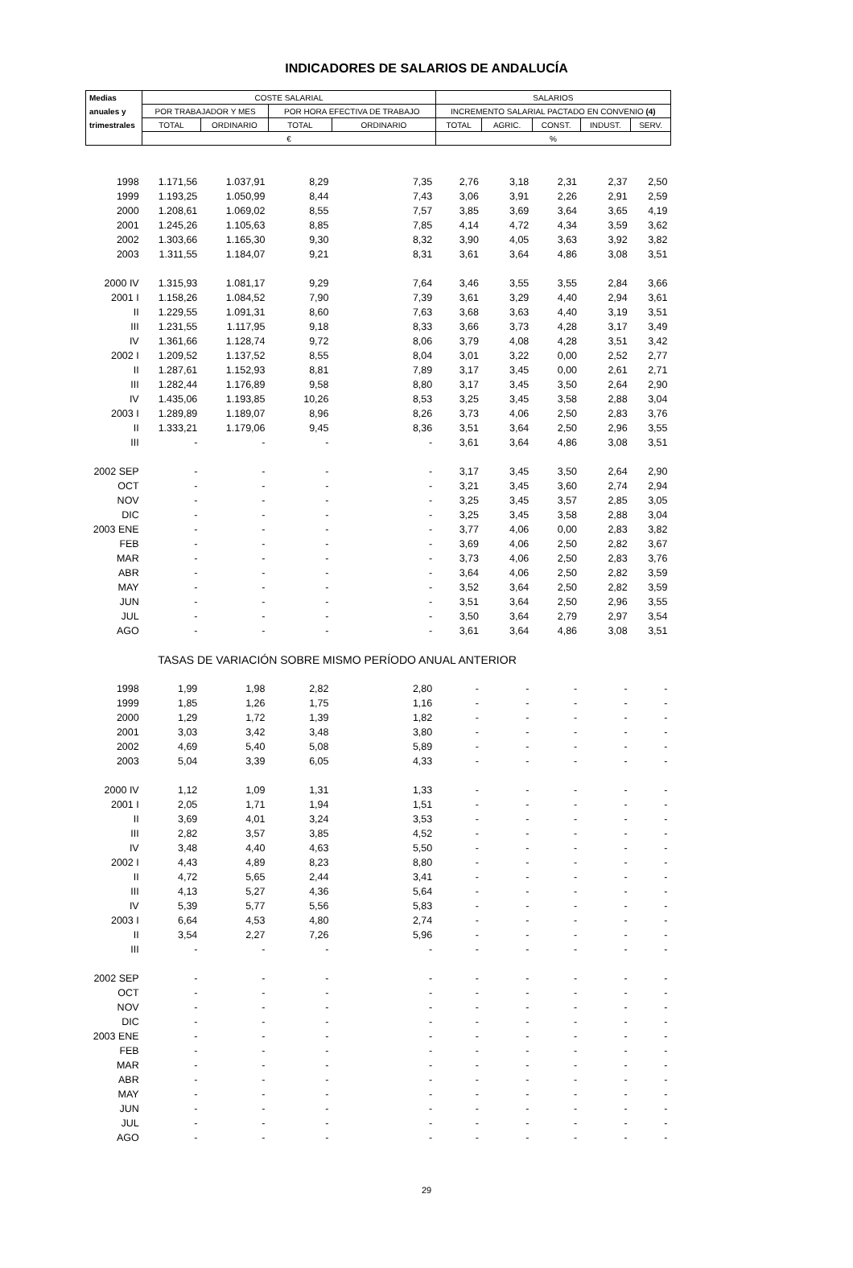INDICADORES DE SALARIOS DE ANDALUCÍA
| Medias | COSTE SALARIAL | | | | SALARIOS | | | | |
| --- | --- | --- | --- | --- | --- | --- | --- | --- | --- |
| anuales y | POR TRABAJADOR Y MES | | POR HORA EFECTIVA DE TRABAJO | | INCREMENTO SALARIAL PACTADO EN CONVENIO (4) | | | | |
| trimestrales | TOTAL | ORDINARIO | TOTAL | ORDINARIO | TOTAL | AGRIC. | CONST. | INDUST. | SERV. |
| | € | | | | % | | | | |
| 1998 | 1.171,56 | 1.037,91 | 8,29 | 7,35 | 2,76 | 3,18 | 2,31 | 2,37 | 2,50 |
| 1999 | 1.193,25 | 1.050,99 | 8,44 | 7,43 | 3,06 | 3,91 | 2,26 | 2,91 | 2,59 |
| 2000 | 1.208,61 | 1.069,02 | 8,55 | 7,57 | 3,85 | 3,69 | 3,64 | 3,65 | 4,19 |
| 2001 | 1.245,26 | 1.105,63 | 8,85 | 7,85 | 4,14 | 4,72 | 4,34 | 3,59 | 3,62 |
| 2002 | 1.303,66 | 1.165,30 | 9,30 | 8,32 | 3,90 | 4,05 | 3,63 | 3,92 | 3,82 |
| 2003 | 1.311,55 | 1.184,07 | 9,21 | 8,31 | 3,61 | 3,64 | 4,86 | 3,08 | 3,51 |
| 2000 IV | 1.315,93 | 1.081,17 | 9,29 | 7,64 | 3,46 | 3,55 | 3,55 | 2,84 | 3,66 |
| 2001 I | 1.158,26 | 1.084,52 | 7,90 | 7,39 | 3,61 | 3,29 | 4,40 | 2,94 | 3,61 |
| II | 1.229,55 | 1.091,31 | 8,60 | 7,63 | 3,68 | 3,63 | 4,40 | 3,19 | 3,51 |
| III | 1.231,55 | 1.117,95 | 9,18 | 8,33 | 3,66 | 3,73 | 4,28 | 3,17 | 3,49 |
| IV | 1.361,66 | 1.128,74 | 9,72 | 8,06 | 3,79 | 4,08 | 4,28 | 3,51 | 3,42 |
| 2002 I | 1.209,52 | 1.137,52 | 8,55 | 8,04 | 3,01 | 3,22 | 0,00 | 2,52 | 2,77 |
| II | 1.287,61 | 1.152,93 | 8,81 | 7,89 | 3,17 | 3,45 | 0,00 | 2,61 | 2,71 |
| III | 1.282,44 | 1.176,89 | 9,58 | 8,80 | 3,17 | 3,45 | 3,50 | 2,64 | 2,90 |
| IV | 1.435,06 | 1.193,85 | 10,26 | 8,53 | 3,25 | 3,45 | 3,58 | 2,88 | 3,04 |
| 2003 I | 1.289,89 | 1.189,07 | 8,96 | 8,26 | 3,73 | 4,06 | 2,50 | 2,83 | 3,76 |
| II | 1.333,21 | 1.179,06 | 9,45 | 8,36 | 3,51 | 3,64 | 2,50 | 2,96 | 3,55 |
| III | - | - | - | - | 3,61 | 3,64 | 4,86 | 3,08 | 3,51 |
| 2002 SEP | - | - | - | - | 3,17 | 3,45 | 3,50 | 2,64 | 2,90 |
| OCT | - | - | - | - | 3,21 | 3,45 | 3,60 | 2,74 | 2,94 |
| NOV | - | - | - | - | 3,25 | 3,45 | 3,57 | 2,85 | 3,05 |
| DIC | - | - | - | - | 3,25 | 3,45 | 3,58 | 2,88 | 3,04 |
| 2003 ENE | - | - | - | - | 3,77 | 4,06 | 0,00 | 2,83 | 3,82 |
| FEB | - | - | - | - | 3,69 | 4,06 | 2,50 | 2,82 | 3,67 |
| MAR | - | - | - | - | 3,73 | 4,06 | 2,50 | 2,83 | 3,76 |
| ABR | - | - | - | - | 3,64 | 4,06 | 2,50 | 2,82 | 3,59 |
| MAY | - | - | - | - | 3,52 | 3,64 | 2,50 | 2,82 | 3,59 |
| JUN | - | - | - | - | 3,51 | 3,64 | 2,50 | 2,96 | 3,55 |
| JUL | - | - | - | - | 3,50 | 3,64 | 2,79 | 2,97 | 3,54 |
| AGO | - | - | - | - | 3,61 | 3,64 | 4,86 | 3,08 | 3,51 |
| | TASAS DE VARIACIÓN SOBRE MISMO PERÍODO ANUAL ANTERIOR | | | | | | | | |
| 1998 | 1,99 | 1,98 | 2,82 | 2,80 | - | - | - | - | - |
| 1999 | 1,85 | 1,26 | 1,75 | 1,16 | - | - | - | - | - |
| 2000 | 1,29 | 1,72 | 1,39 | 1,82 | - | - | - | - | - |
| 2001 | 3,03 | 3,42 | 3,48 | 3,80 | - | - | - | - | - |
| 2002 | 4,69 | 5,40 | 5,08 | 5,89 | - | - | - | - | - |
| 2003 | 5,04 | 3,39 | 6,05 | 4,33 | - | - | - | - | - |
| 2000 IV | 1,12 | 1,09 | 1,31 | 1,33 | - | - | - | - | - |
| 2001 I | 2,05 | 1,71 | 1,94 | 1,51 | - | - | - | - | - |
| II | 3,69 | 4,01 | 3,24 | 3,53 | - | - | - | - | - |
| III | 2,82 | 3,57 | 3,85 | 4,52 | - | - | - | - | - |
| IV | 3,48 | 4,40 | 4,63 | 5,50 | - | - | - | - | - |
| 2002 I | 4,43 | 4,89 | 8,23 | 8,80 | - | - | - | - | - |
| II | 4,72 | 5,65 | 2,44 | 3,41 | - | - | - | - | - |
| III | 4,13 | 5,27 | 4,36 | 5,64 | - | - | - | - | - |
| IV | 5,39 | 5,77 | 5,56 | 5,83 | - | - | - | - | - |
| 2003 I | 6,64 | 4,53 | 4,80 | 2,74 | - | - | - | - | - |
| II | 3,54 | 2,27 | 7,26 | 5,96 | - | - | - | - | - |
| III | - | - | - | - | - | - | - | - | - |
| 2002 SEP | - | - | - | - | - | - | - | - | - |
| OCT | - | - | - | - | - | - | - | - | - |
| NOV | - | - | - | - | - | - | - | - | - |
| DIC | - | - | - | - | - | - | - | - | - |
| 2003 ENE | - | - | - | - | - | - | - | - | - |
| FEB | - | - | - | - | - | - | - | - | - |
| MAR | - | - | - | - | - | - | - | - | - |
| ABR | - | - | - | - | - | - | - | - | - |
| MAY | - | - | - | - | - | - | - | - | - |
| JUN | - | - | - | - | - | - | - | - | - |
| JUL | - | - | - | - | - | - | - | - | - |
| AGO | - | - | - | - | - | - | - | - | - |
29